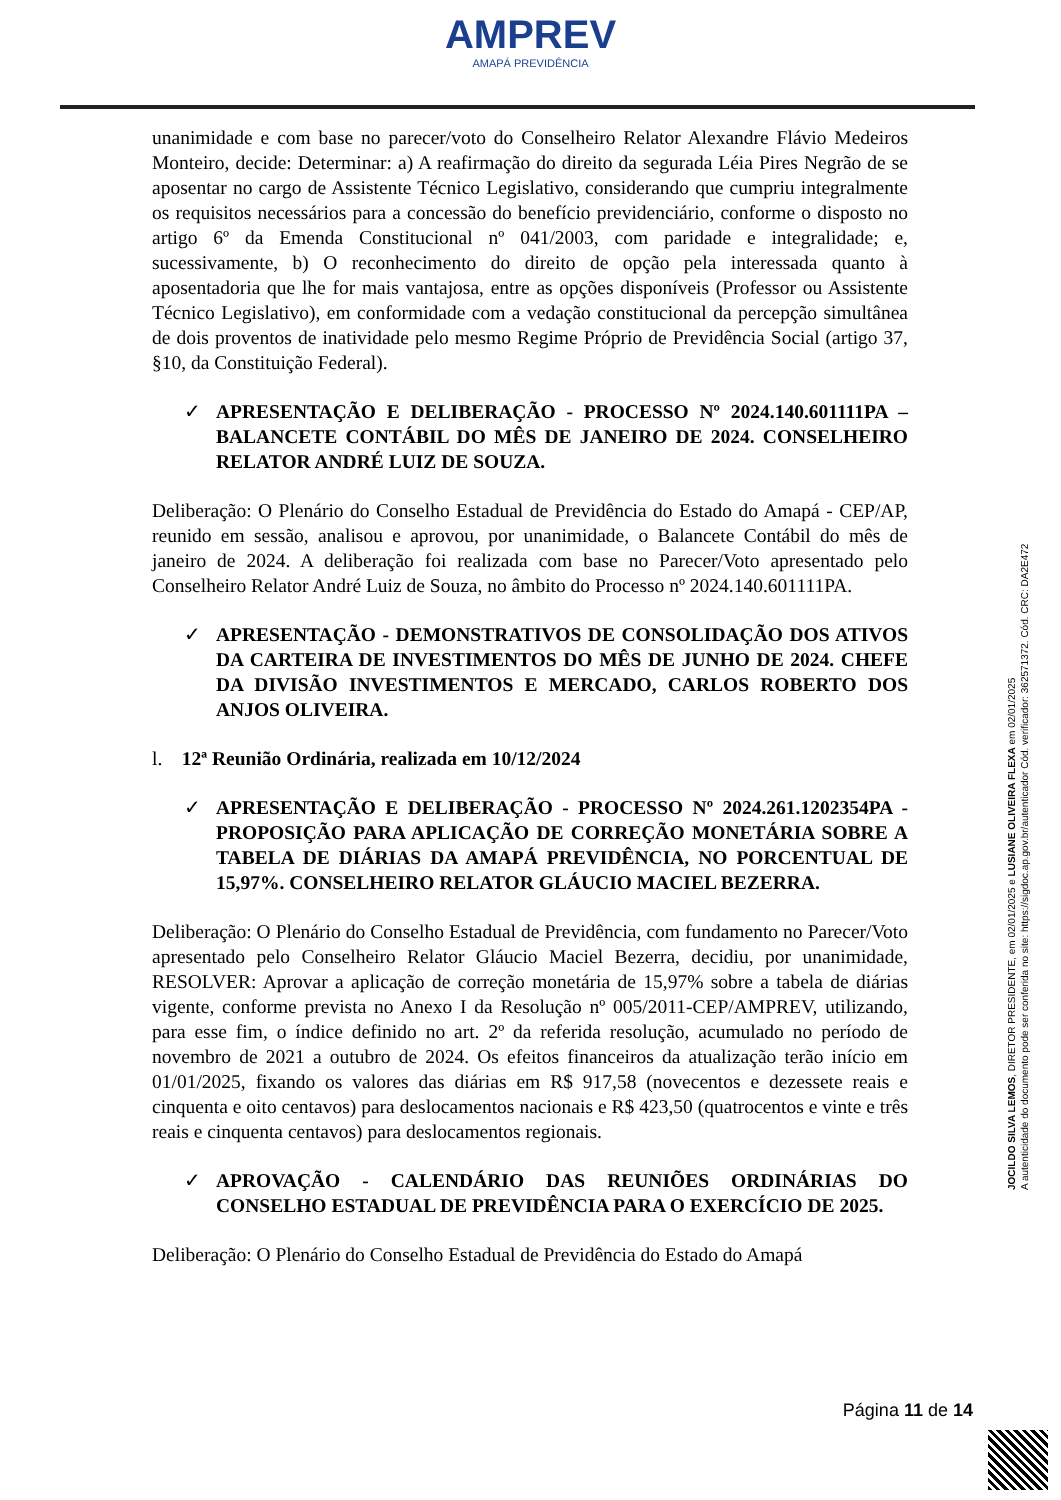AMPREV
AMAPÁ PREVIDÊNCIA
unanimidade e com base no parecer/voto do Conselheiro Relator Alexandre Flávio Medeiros Monteiro, decide: Determinar: a) A reafirmação do direito da segurada Léia Pires Negrão de se aposentar no cargo de Assistente Técnico Legislativo, considerando que cumpriu integralmente os requisitos necessários para a concessão do benefício previdenciário, conforme o disposto no artigo 6º da Emenda Constitucional nº 041/2003, com paridade e integralidade; e, sucessivamente, b) O reconhecimento do direito de opção pela interessada quanto à aposentadoria que lhe for mais vantajosa, entre as opções disponíveis (Professor ou Assistente Técnico Legislativo), em conformidade com a vedação constitucional da percepção simultânea de dois proventos de inatividade pelo mesmo Regime Próprio de Previdência Social (artigo 37, §10, da Constituição Federal).
✓ APRESENTAÇÃO E DELIBERAÇÃO - PROCESSO Nº 2024.140.601111PA – BALANCETE CONTÁBIL DO MÊS DE JANEIRO DE 2024. CONSELHEIRO RELATOR ANDRÉ LUIZ DE SOUZA.
Deliberação: O Plenário do Conselho Estadual de Previdência do Estado do Amapá - CEP/AP, reunido em sessão, analisou e aprovou, por unanimidade, o Balancete Contábil do mês de janeiro de 2024. A deliberação foi realizada com base no Parecer/Voto apresentado pelo Conselheiro Relator André Luiz de Souza, no âmbito do Processo nº 2024.140.601111PA.
✓ APRESENTAÇÃO - DEMONSTRATIVOS DE CONSOLIDAÇÃO DOS ATIVOS DA CARTEIRA DE INVESTIMENTOS DO MÊS DE JUNHO DE 2024. CHEFE DA DIVISÃO INVESTIMENTOS E MERCADO, CARLOS ROBERTO DOS ANJOS OLIVEIRA.
l. 12ª Reunião Ordinária, realizada em 10/12/2024
✓ APRESENTAÇÃO E DELIBERAÇÃO - PROCESSO Nº 2024.261.1202354PA - PROPOSIÇÃO PARA APLICAÇÃO DE CORREÇÃO MONETÁRIA SOBRE A TABELA DE DIÁRIAS DA AMAPÁ PREVIDÊNCIA, NO PORCENTUAL DE 15,97%. CONSELHEIRO RELATOR GLÁUCIO MACIEL BEZERRA.
Deliberação: O Plenário do Conselho Estadual de Previdência, com fundamento no Parecer/Voto apresentado pelo Conselheiro Relator Gláucio Maciel Bezerra, decidiu, por unanimidade, RESOLVER: Aprovar a aplicação de correção monetária de 15,97% sobre a tabela de diárias vigente, conforme prevista no Anexo I da Resolução nº 005/2011-CEP/AMPREV, utilizando, para esse fim, o índice definido no art. 2º da referida resolução, acumulado no período de novembro de 2021 a outubro de 2024. Os efeitos financeiros da atualização terão início em 01/01/2025, fixando os valores das diárias em R$ 917,58 (novecentos e dezessete reais e cinquenta e oito centavos) para deslocamentos nacionais e R$ 423,50 (quatrocentos e vinte e três reais e cinquenta centavos) para deslocamentos regionais.
✓ APROVAÇÃO - CALENDÁRIO DAS REUNIÕES ORDINÁRIAS DO CONSELHO ESTADUAL DE PREVIDÊNCIA PARA O EXERCÍCIO DE 2025.
Deliberação: O Plenário do Conselho Estadual de Previdência do Estado do Amapá
JOCILDO SILVA LEMOS, DIRETOR PRESIDENTE, em 02/01/2025 e LUSIANE OLIVEIRA FLEXA em 02/01/2025
A autenticidade do documento pode ser conferida no site: https://sigdoc.ap.gov.br/autenticador Cód. verificador: 362571372. Cód. CRC: DA2E472
Página 11 de 14